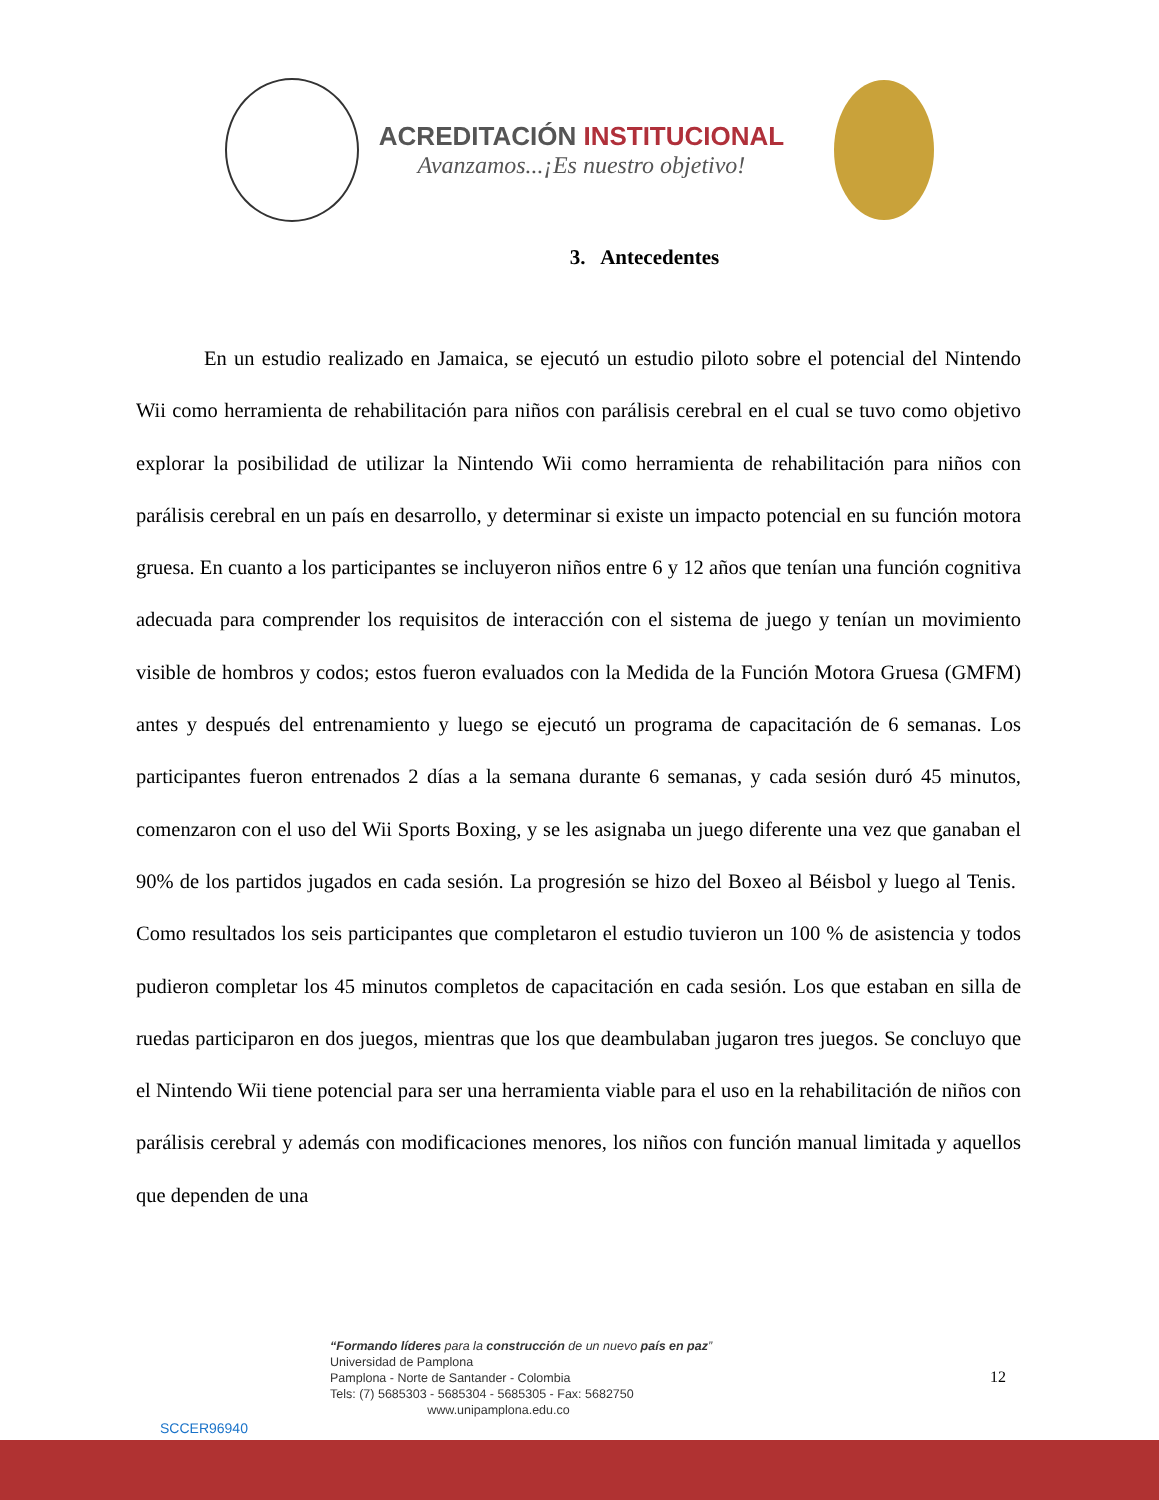ACREDITACIÓN INSTITUCIONAL
Avanzamos...¡Es nuestro objetivo!
3. Antecedentes
En un estudio realizado en Jamaica, se ejecutó un estudio piloto sobre el potencial del Nintendo Wii como herramienta de rehabilitación para niños con parálisis cerebral en el cual se tuvo como objetivo explorar la posibilidad de utilizar la Nintendo Wii como herramienta de rehabilitación para niños con parálisis cerebral en un país en desarrollo, y determinar si existe un impacto potencial en su función motora gruesa. En cuanto a los participantes se incluyeron niños entre 6 y 12 años que tenían una función cognitiva adecuada para comprender los requisitos de interacción con el sistema de juego y tenían un movimiento visible de hombros y codos; estos fueron evaluados con la Medida de la Función Motora Gruesa (GMFM) antes y después del entrenamiento y luego se ejecutó un programa de capacitación de 6 semanas. Los participantes fueron entrenados 2 días a la semana durante 6 semanas, y cada sesión duró 45 minutos, comenzaron con el uso del Wii Sports Boxing, y se les asignaba un juego diferente una vez que ganaban el 90% de los partidos jugados en cada sesión. La progresión se hizo del Boxeo al Béisbol y luego al Tenis. Como resultados los seis participantes que completaron el estudio tuvieron un 100 % de asistencia y todos pudieron completar los 45 minutos completos de capacitación en cada sesión. Los que estaban en silla de ruedas participaron en dos juegos, mientras que los que deambulaban jugaron tres juegos. Se concluyo que el Nintendo Wii tiene potencial para ser una herramienta viable para el uso en la rehabilitación de niños con parálisis cerebral y además con modificaciones menores, los niños con función manual limitada y aquellos que dependen de una
SCCER96940
“Formando líderes para la construcción de un nuevo país en paz”
Universidad de Pamplona
Pamplona - Norte de Santander - Colombia
Tels: (7) 5685303 - 5685304 - 5685305 - Fax: 5682750
www.unipamplona.edu.co
12